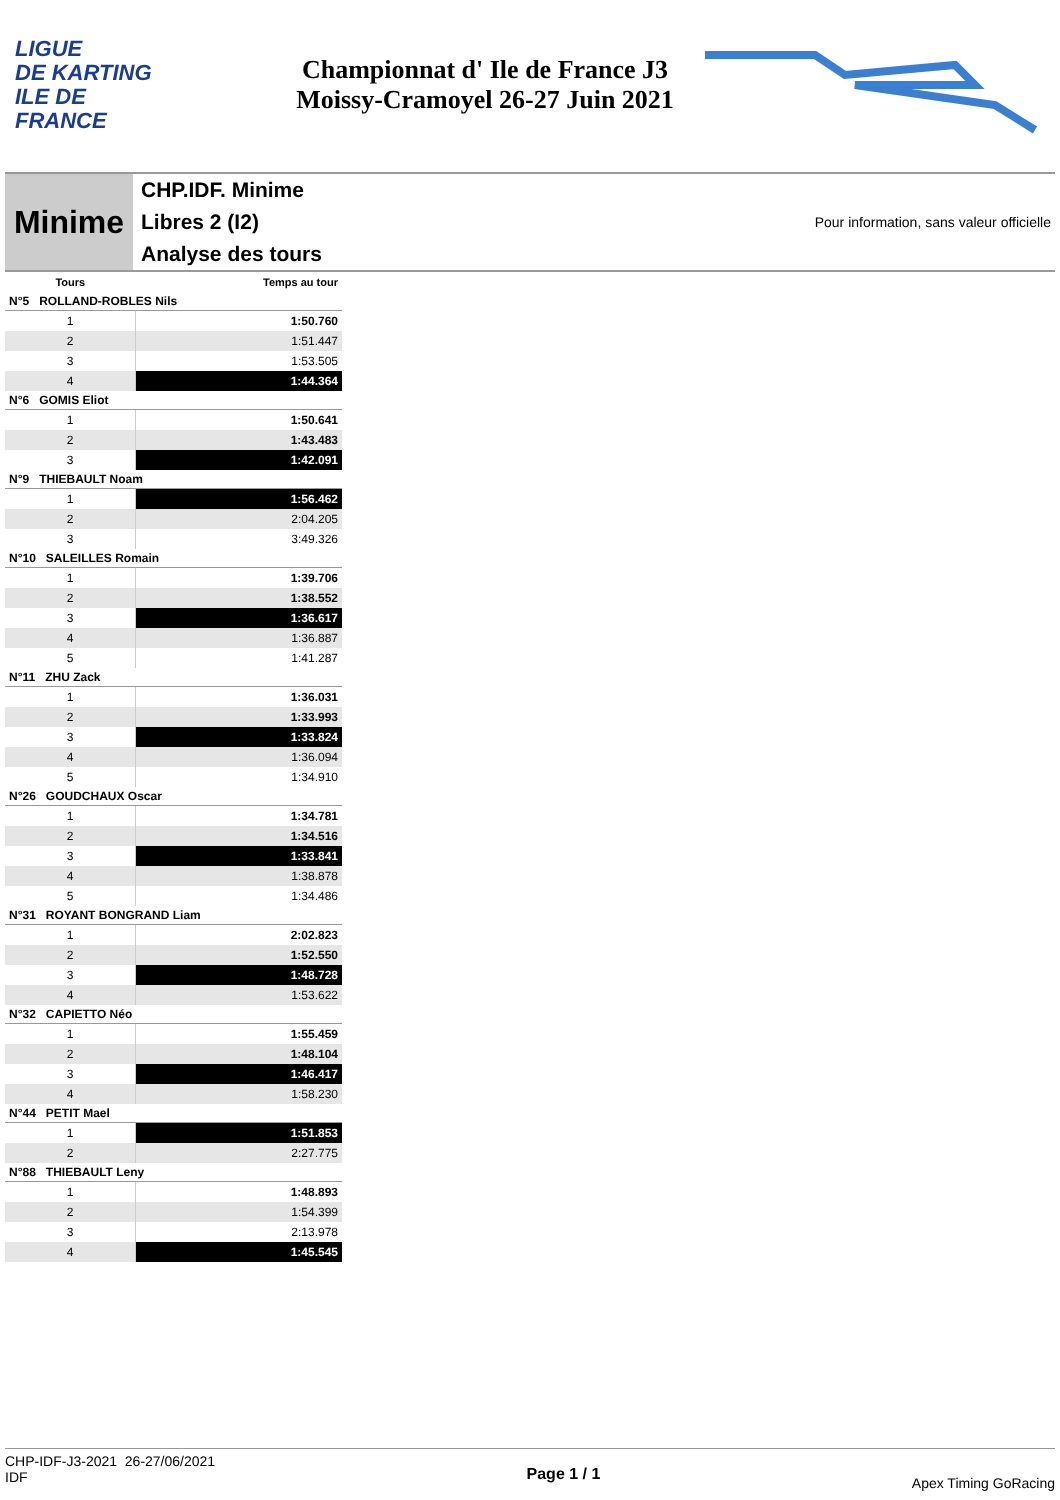LIGUE
DE KARTING
ILE DE
FRANCE
Championnat d' Ile de France J3
Moissy-Cramoyel 26-27 Juin 2021
Minime
CHP.IDF. Minime
Libres 2 (I2)
Analyse des tours
Pour information, sans valeur officielle
| Tours | Temps au tour |
| --- | --- |
| N°5 ROLLAND-ROBLES Nils | |
| 1 | 1:50.760 |
| 2 | 1:51.447 |
| 3 | 1:53.505 |
| 4 | 1:44.364 |
| N°6 GOMIS Eliot | |
| 1 | 1:50.641 |
| 2 | 1:43.483 |
| 3 | 1:42.091 |
| N°9 THIEBAULT Noam | |
| 1 | 1:56.462 |
| 2 | 2:04.205 |
| 3 | 3:49.326 |
| N°10 SALEILLES Romain | |
| 1 | 1:39.706 |
| 2 | 1:38.552 |
| 3 | 1:36.617 |
| 4 | 1:36.887 |
| 5 | 1:41.287 |
| N°11 ZHU Zack | |
| 1 | 1:36.031 |
| 2 | 1:33.993 |
| 3 | 1:33.824 |
| 4 | 1:36.094 |
| 5 | 1:34.910 |
| N°26 GOUDCHAUX Oscar | |
| 1 | 1:34.781 |
| 2 | 1:34.516 |
| 3 | 1:33.841 |
| 4 | 1:38.878 |
| 5 | 1:34.486 |
| N°31 ROYANT BONGRAND Liam | |
| 1 | 2:02.823 |
| 2 | 1:52.550 |
| 3 | 1:48.728 |
| 4 | 1:53.622 |
| N°32 CAPIETTO Néo | |
| 1 | 1:55.459 |
| 2 | 1:48.104 |
| 3 | 1:46.417 |
| 4 | 1:58.230 |
| N°44 PETIT Mael | |
| 1 | 1:51.853 |
| 2 | 2:27.775 |
| N°88 THIEBAULT Leny | |
| 1 | 1:48.893 |
| 2 | 1:54.399 |
| 3 | 2:13.978 |
| 4 | 1:45.545 |
CHP-IDF-J3-2021 26-27/06/2021
IDF
Page 1 / 1
Apex Timing GoRacing